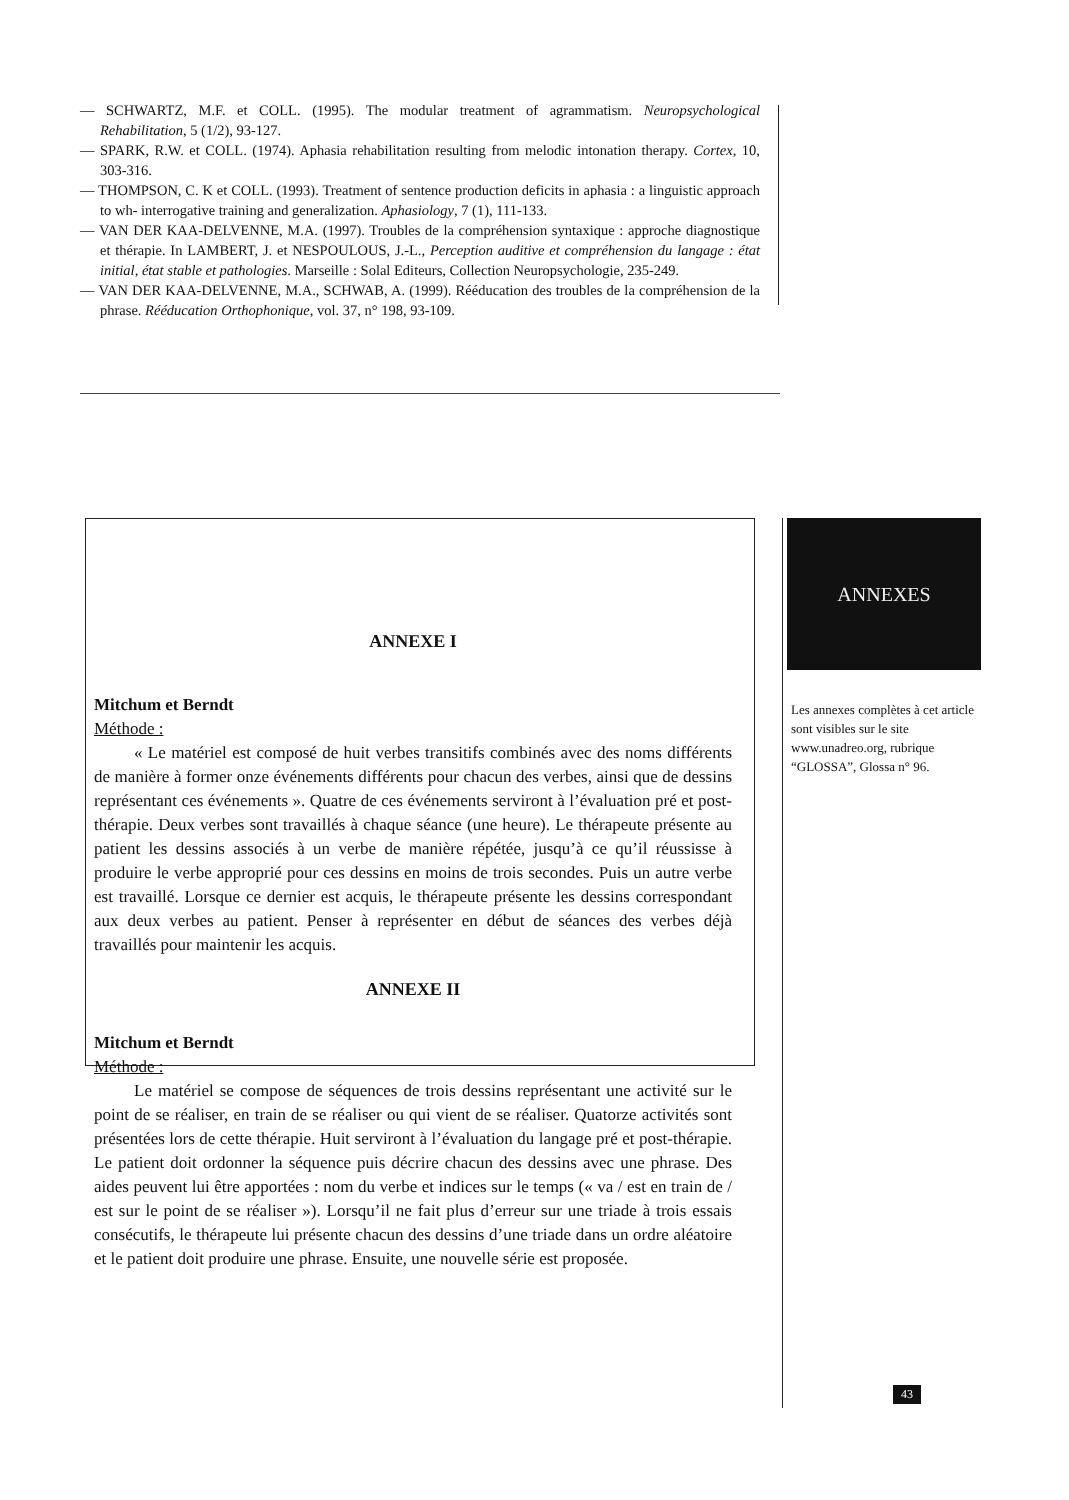— SCHWARTZ, M.F. et COLL. (1995). The modular treatment of agrammatism. Neuropsychological Rehabilitation, 5 (1/2), 93-127.
— SPARK, R.W. et COLL. (1974). Aphasia rehabilitation resulting from melodic intonation therapy. Cortex, 10, 303-316.
— THOMPSON, C. K et COLL. (1993). Treatment of sentence production deficits in aphasia : a linguistic approach to wh- interrogative training and generalization. Aphasiology, 7 (1), 111-133.
— VAN DER KAA-DELVENNE, M.A. (1997). Troubles de la compréhension syntaxique : approche diagnostique et thérapie. In LAMBERT, J. et NESPOULOUS, J.-L., Perception auditive et compréhension du langage : état initial, état stable et pathologies. Marseille : Solal Editeurs, Collection Neuropsychologie, 235-249.
— VAN DER KAA-DELVENNE, M.A., SCHWAB, A. (1999). Rééducation des troubles de la compréhension de la phrase. Rééducation Orthophonique, vol. 37, n° 198, 93-109.
ANNEXE I
Mitchum et Berndt
Méthode :
« Le matériel est composé de huit verbes transitifs combinés avec des noms différents de manière à former onze événements différents pour chacun des verbes, ainsi que de dessins représentant ces événements ». Quatre de ces événements serviront à l’évaluation pré et post-thérapie. Deux verbes sont travaillés à chaque séance (une heure). Le thérapeute présente au patient les dessins associés à un verbe de manière répétée, jusqu’à ce qu’il réussisse à produire le verbe approprié pour ces dessins en moins de trois secondes. Puis un autre verbe est travaillé. Lorsque ce dernier est acquis, le thérapeute présente les dessins correspondant aux deux verbes au patient. Penser à représenter en début de séances des verbes déjà travaillés pour maintenir les acquis.
ANNEXE II
Mitchum et Berndt
Méthode :
Le matériel se compose de séquences de trois dessins représentant une activité sur le point de se réaliser, en train de se réaliser ou qui vient de se réaliser. Quatorze activités sont présentées lors de cette thérapie. Huit serviront à l’évaluation du langage pré et post-thérapie. Le patient doit ordonner la séquence puis décrire chacun des dessins avec une phrase. Des aides peuvent lui être apportées : nom du verbe et indices sur le temps (« va / est en train de / est sur le point de se réaliser »). Lorsqu’il ne fait plus d’erreur sur une triade à trois essais consécutifs, le thérapeute lui présente chacun des dessins d’une triade dans un ordre aléatoire et le patient doit produire une phrase. Ensuite, une nouvelle série est proposée.
ANNEXES
Les annexes complètes à cet article sont visibles sur le site www.unadreo.org, rubrique “GLOSSA”, Glossa n° 96.
43